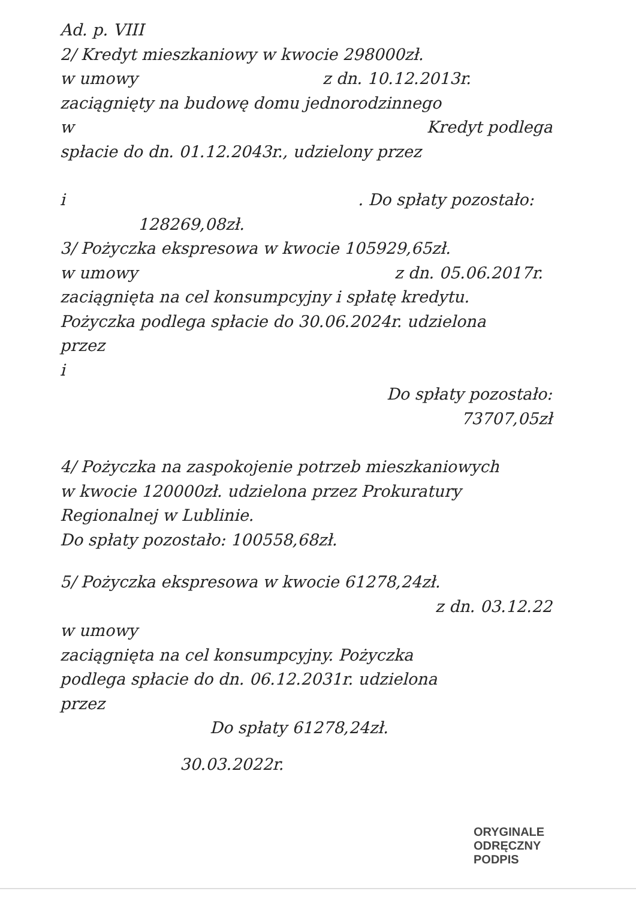Ad. p. VIII
2/ Kredyt mieszkaniowy w kwocie 298000zł.
w umowy z dn. 10.12.2013r.
zaciągnięty na budowę domu jednorodzinnego
w Kredyt podlega
spłacie do dn. 01.12.2043r., udzielony przez
i . Do spłaty pozostało:
128269,08zł.
3/ Pożyczka ekspresowa w kwocie 105929,65zł.
w umowy z dn. 05.06.2017r.
zaciągnięta na cel konsumpcyjny i spłatę kredytu.
Pożyczka podlega spłacie do 30.06.2024r. udzielona
przez
i
Do spłaty pozostało:
73707,05zł
4/ Pożyczka na zaspokojenie potrzeb mieszkaniowych
w kwocie 120000zł. udzielona przez Prokuratury
Regionalnej w Lublinie.
Do spłaty pozostało: 100558,68zł.
5/ Pożyczka ekspresowa w kwocie 61278,24zł.
z dn. 03.12.22
w umowy
zaciągnięta na cel konsumpcyjny. Pożyczka
podlega spłacie do dn. 06.12.2031r. udzielona
przez
Do spłaty 61278,24zł.
30.03.2022r.
ORYGINALE
ODRĘCZNY
PODPIS